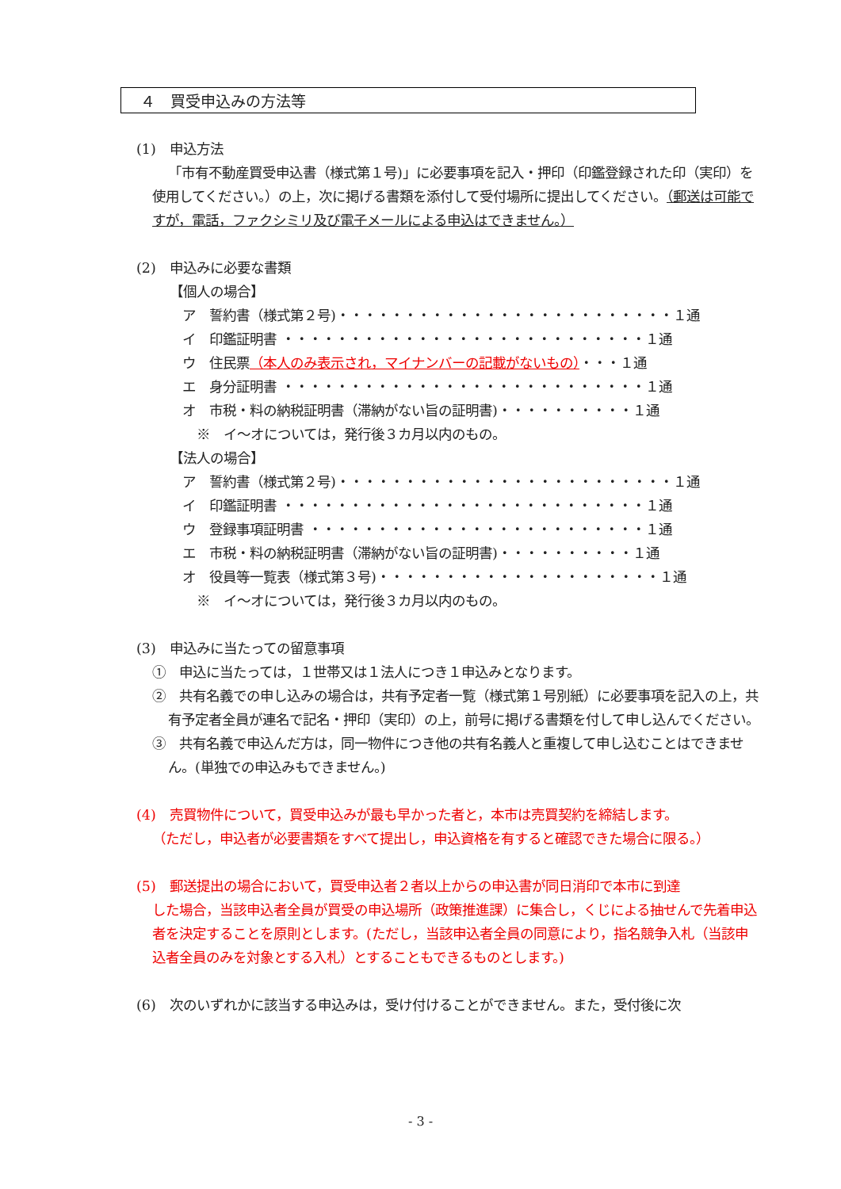４　買受申込みの方法等
(1)　申込方法
「市有不動産買受申込書（様式第１号)」に必要事項を記入・押印（印鑑登録された印（実印）を使用してください。）の上，次に掲げる書類を添付して受付場所に提出してください。（郵送は可能ですが，電話，ファクシミリ及び電子メールによる申込はできません。）
(2)　申込みに必要な書類
【個人の場合】
ア　誓約書（様式第２号)・・・・・・・・・・・・・・・・・・・・・・・・・１通
イ　印鑑証明書 ・・・・・・・・・・・・・・・・・・・・・・・・・・・１通
ウ　住民票（本人のみ表示され，マイナンバーの記載がないもの）・・・１通
エ　身分証明書 ・・・・・・・・・・・・・・・・・・・・・・・・・・・１通
オ　市税・料の納税証明書（滞納がない旨の証明書)・・・・・・・・・・１通
※　イ～オについては，発行後３カ月以内のもの。
【法人の場合】
ア　誓約書（様式第２号)・・・・・・・・・・・・・・・・・・・・・・・・・１通
イ　印鑑証明書 ・・・・・・・・・・・・・・・・・・・・・・・・・・・１通
ウ　登録事項証明書 ・・・・・・・・・・・・・・・・・・・・・・・・・１通
エ　市税・料の納税証明書（滞納がない旨の証明書)・・・・・・・・・・１通
オ　役員等一覧表（様式第３号)・・・・・・・・・・・・・・・・・・・・・１通
※　イ～オについては，発行後３カ月以内のもの。
(3)　申込みに当たっての留意事項
①　申込に当たっては，１世帯又は１法人につき１申込みとなります。
②　共有名義での申し込みの場合は，共有予定者一覧（様式第１号別紙）に必要事項を記入の上，共有予定者全員が連名で記名・押印（実印）の上，前号に掲げる書類を付して申し込んでください。
③　共有名義で申込んだ方は，同一物件につき他の共有名義人と重複して申し込むことはできません。(単独での申込みもできません。)
(4)　売買物件について，買受申込みが最も早かった者と，本市は売買契約を締結します。
（ただし，申込者が必要書類をすべて提出し，申込資格を有すると確認できた場合に限る。）
(5)　郵送提出の場合において，買受申込者２者以上からの申込書が同日消印で本市に到達
した場合，当該申込者全員が買受の申込場所（政策推進課）に集合し，くじによる抽せんで先着申込者を決定することを原則とします。(ただし，当該申込者全員の同意により，指名競争入札（当該申込者全員のみを対象とする入札）とすることもできるものとします。)
(6)　次のいずれかに該当する申込みは，受け付けることができません。また，受付後に次
- 3 -